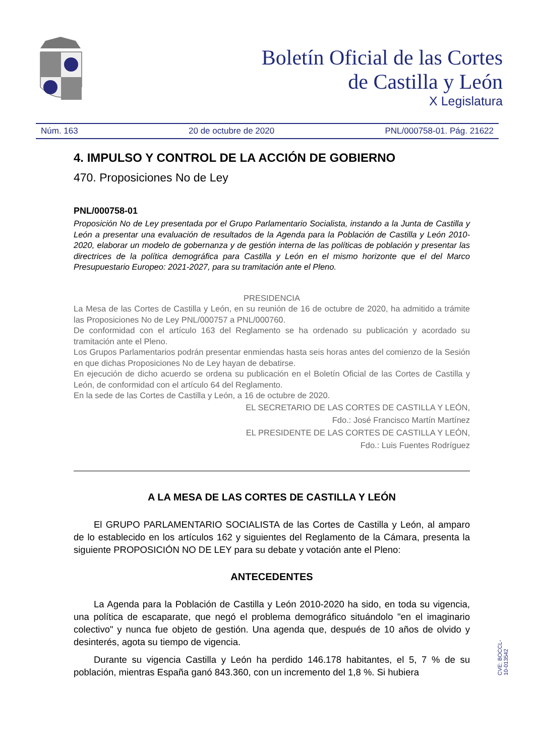Boletín Oficial de las Cortes
de Castilla y León
X Legislatura
Núm. 163 20 de octubre de 2020 PNL/000758-01. Pág. 21622
4. IMPULSO Y CONTROL DE LA ACCIÓN DE GOBIERNO
470. Proposiciones No de Ley
PNL/000758-01
Proposición No de Ley presentada por el Grupo Parlamentario Socialista, instando a la Junta de Castilla y León a presentar una evaluación de resultados de la Agenda para la Población de Castilla y León 2010-2020, elaborar un modelo de gobernanza y de gestión interna de las políticas de población y presentar las directrices de la política demográfica para Castilla y León en el mismo horizonte que el del Marco Presupuestario Europeo: 2021-2027, para su tramitación ante el Pleno.
PRESIDENCIA
La Mesa de las Cortes de Castilla y León, en su reunión de 16 de octubre de 2020, ha admitido a trámite las Proposiciones No de Ley PNL/000757 a PNL/000760.
De conformidad con el artículo 163 del Reglamento se ha ordenado su publicación y acordado su tramitación ante el Pleno.
Los Grupos Parlamentarios podrán presentar enmiendas hasta seis horas antes del comienzo de la Sesión en que dichas Proposiciones No de Ley hayan de debatirse.
En ejecución de dicho acuerdo se ordena su publicación en el Boletín Oficial de las Cortes de Castilla y León, de conformidad con el artículo 64 del Reglamento.
En la sede de las Cortes de Castilla y León, a 16 de octubre de 2020.
EL SECRETARIO DE LAS CORTES DE CASTILLA Y LEÓN,
Fdo.: José Francisco Martín Martínez
EL PRESIDENTE DE LAS CORTES DE CASTILLA Y LEÓN,
Fdo.: Luis Fuentes Rodríguez
A LA MESA DE LAS CORTES DE CASTILLA Y LEÓN
El GRUPO PARLAMENTARIO SOCIALISTA de las Cortes de Castilla y León, al amparo de lo establecido en los artículos 162 y siguientes del Reglamento de la Cámara, presenta la siguiente PROPOSICIÓN NO DE LEY para su debate y votación ante el Pleno:
ANTECEDENTES
La Agenda para la Población de Castilla y León 2010-2020 ha sido, en toda su vigencia, una política de escaparate, que negó el problema demográfico situándolo "en el imaginario colectivo" y nunca fue objeto de gestión. Una agenda que, después de 10 años de olvido y desinterés, agota su tiempo de vigencia.
Durante su vigencia Castilla y León ha perdido 146.178 habitantes, el 5, 7 % de su población, mientras España ganó 843.360, con un incremento del 1,8 %. Si hubiera
CVE: BOCCL-10-013542